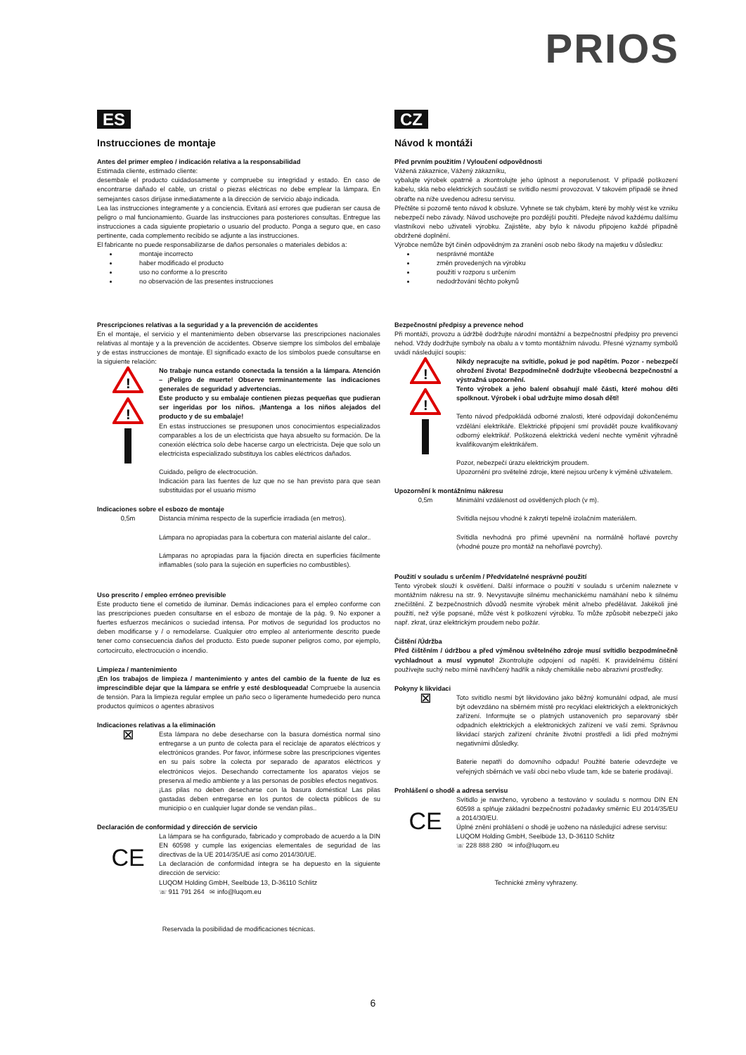PRIOS
ES
Instrucciones de montaje
Antes del primer empleo / indicación relativa a la responsabilidad
Estimada cliente, estimado cliente:
desembale el producto cuidadosamente y compruebe su integridad y estado. En caso de encontrarse dañado el cable, un cristal o piezas eléctricas no debe emplear la lámpara. En semejantes casos diríjase inmediatamente a la dirección de servicio abajo indicada.
Lea las instrucciones íntegramente y a conciencia. Evitará así errores que pudieran ser causa de peligro o mal funcionamiento. Guarde las instrucciones para posteriores consultas. Entregue las instrucciones a cada siguiente propietario o usuario del producto. Ponga a seguro que, en caso pertinente, cada complemento recibido se adjunte a las instrucciones.
El fabricante no puede responsabilizarse de daños personales o materiales debidos a:
montaje incorrecto
haber modificado el producto
uso no conforme a lo prescrito
no observación de las presentes instrucciones
Prescripciones relativas a la seguridad y a la prevención de accidentes
En el montaje, el servicio y el mantenimiento deben observarse las prescripciones nacionales relativas al montaje y a la prevención de accidentes. Observe siempre los símbolos del embalaje y de estas instrucciones de montaje. El significado exacto de los símbolos puede consultarse en la siguiente relación:
!
!
No trabaje nunca estando conectada la tensión a la lámpara. Atención – ¡Peligro de muerte! Observe terminantemente las indicaciones generales de seguridad y advertencias.
Este producto y su embalaje contienen piezas pequeñas que pudieran ser ingeridas por los niños. ¡Mantenga a los niños alejados del producto y de su embalaje!
En estas instrucciones se presuponen unos conocimientos especializados comparables a los de un electricista que haya absuelto su formación. De la conexión eléctrica solo debe hacerse cargo un electricista. Deje que solo un electricista especializado substituya los cables eléctricos dañados.
Cuidado, peligro de electrocución.
Indicación para las fuentes de luz que no se han previsto para que sean substituidas por el usuario mismo
Indicaciones sobre el esbozo de montaje
0,5m Distancia mínima respecto de la superficie irradiada (en metros).
Lámpara no apropiadas para la cobertura con material aislante del calor..
Lámparas no apropiadas para la fijación directa en superficies fácilmente inflamables (solo para la sujeción en superficies no combustibles).
Uso prescrito / empleo erróneo previsible
Este producto tiene el cometido de iluminar. Demás indicaciones para el empleo conforme con las prescripciones pueden consultarse en el esbozo de montaje de la pág. 9. No exponer a fuertes esfuerzos mecánicos o suciedad intensa. Por motivos de seguridad los productos no deben modificarse y / o remodelarse. Cualquier otro empleo al anteriormente descrito puede tener como consecuencia daños del producto. Esto puede suponer peligros como, por ejemplo, cortocircuito, electrocución o incendio.
Limpieza / mantenimiento
¡En los trabajos de limpieza / mantenimiento y antes del cambio de la fuente de luz es imprescindible dejar que la lámpara se enfríe y esté desbloqueada! Compruebe la ausencia de tensión. Para la limpieza regular emplee un paño seco o ligeramente humedecido pero nunca productos químicos o agentes abrasivos
Indicaciones relativas a la eliminación
⊠
Esta lámpara no debe desecharse con la basura doméstica normal sino entregarse a un punto de colecta para el reciclaje de aparatos eléctricos y electrónicos grandes. Por favor, infórmese sobre las prescripciones vigentes en su país sobre la colecta por separado de aparatos eléctricos y electrónicos viejos. Desechando correctamente los aparatos viejos se preserva al medio ambiente y a las personas de posibles efectos negativos.
¡Las pilas no deben desecharse con la basura doméstica! Las pilas gastadas deben entregarse en los puntos de colecta públicos de su municipio o en cualquier lugar donde se vendan pilas..
Declaración de conformidad y dirección de servicio
CE
La lámpara se ha configurado, fabricado y comprobado de acuerdo a la DIN EN 60598 y cumple las exigencias elementales de seguridad de las directivas de la UE 2014/35/UE así como 2014/30/UE.
La declaración de conformidad íntegra se ha depuesto en la siguiente dirección de servicio:
LUQOM Holding GmbH, Seelbüde 13, D-36110 Schlitz
☏ 911 791 264 ✉ info@luqom.eu
Reservada la posibilidad de modificaciones técnicas.
CZ
Návod k montáži
Před prvním použitím / Vyloučení odpovědnosti
Vážená zákaznice, Vážený zákazníku,
vybalujte výrobek opatrně a zkontrolujte jeho úplnost a neporušenost. V případě poškození kabelu, skla nebo elektrických součástí se svítidlo nesmí provozovat. V takovém případě se ihned obraťte na níže uvedenou adresu servisu.
Přečtěte si pozorně tento návod k obsluze. Vyhnete se tak chybám, které by mohly vést ke vzniku nebezpečí nebo závady. Návod uschovejte pro pozdější použití. Předejte návod každému dalšímu vlastníkovi nebo uživateli výrobku. Zajistěte, aby bylo k návodu připojeno každé případně obdržené doplnění.
Výrobce nemůže být činěn odpovědným za zranění osob nebo škody na majetku v důsledku:
nesprávné montáže
změn provedených na výrobku
použití v rozporu s určením
nedodržování těchto pokynů
Bezpečnostní předpisy a prevence nehod
Při montáži, provozu a údržbě dodržujte národní montážní a bezpečnostní předpisy pro prevenci nehod. Vždy dodržujte symboly na obalu a v tomto montážním návodu. Přesné významy symbolů uvádí následující soupis:
!
!
Nikdy nepracujte na svítidle, pokud je pod napětím. Pozor - nebezpečí ohrožení života! Bezpodmínečně dodržujte všeobecná bezpečnostní a výstražná upozornění.
Tento výrobek a jeho balení obsahují malé části, které mohou děti spolknout. Výrobek i obal udržujte mimo dosah dětí!
Tento návod předpokládá odborné znalosti, které odpovídají dokončenému vzdělání elektrikáře. Elektrické připojení smí provádět pouze kvalifikovaný odborný elektrikář. Poškozená elektrická vedení nechte vyměnit výhradně kvalifikovaným elektrikářem.
Pozor, nebezpečí úrazu elektrickým proudem.
Upozornění pro světelné zdroje, které nejsou určeny k výměně uživatelem.
Upozornění k montážnímu nákresu
0,5m Minimální vzdálenost od osvětlených ploch (v m).
Svítidla nejsou vhodné k zakrytí tepelně izolačním materiálem.
Svítidla nevhodná pro přímé upevnění na normálně hořlavé povrchy (vhodné pouze pro montáž na nehořlavé povrchy).
Použití v souladu s určením / Předvídatelné nesprávné použití
Tento výrobek slouží k osvětlení. Další informace o použití v souladu s určením naleznete v montážním nákresu na str. 9. Nevystavujte silnému mechanickému namáhání nebo k silnému znečištění. Z bezpečnostních důvodů nesmíte výrobek měnit a/nebo předělávat. Jakékoli jiné použití, než výše popsané, může vést k poškození výrobku. To může způsobit nebezpečí jako např. zkrat, úraz elektrickým proudem nebo požár.
Čištění /Údržba
Před čištěním / údržbou a před výměnou světelného zdroje musí svítidlo bezpodmínečně vychladnout a musí vypnuto! Zkontrolujte odpojení od napětí. K pravidelnému čištění používejte suchý nebo mírně navlhčený hadřík a nikdy chemikálie nebo abrazivní prostředky.
Pokyny k likvidaci
⊠
Toto svítidlo nesmí být likvidováno jako běžný komunální odpad, ale musí být odevzdáno na sběrném místě pro recyklaci elektrických a elektronických zařízení. Informujte se o platných ustanoveních pro separovaný sběr odpadních elektrických a elektronických zařízení ve vaší zemi. Správnou likvidací starých zařízení chráníte životní prostředí a lidi před možnými negativními důsledky.
Baterie nepatří do domovního odpadu! Použité baterie odevzdejte ve veřejných sběrnách ve vaší obci nebo všude tam, kde se baterie prodávají.
Prohlášení o shodě a adresa servisu
CE
Svítidlo je navrženo, vyrobeno a testováno v souladu s normou DIN EN 60598 a splňuje základní bezpečnostní požadavky směrnic EU 2014/35/EU a 2014/30/EU.
Úplné znění prohlášení o shodě je uoženo na následující adrese servisu:
LUQOM Holding GmbH, Seelbüde 13, D-36110 Schlitz
☏ 228 888 280 ✉ info@luqom.eu
Technické změny vyhrazeny.
6